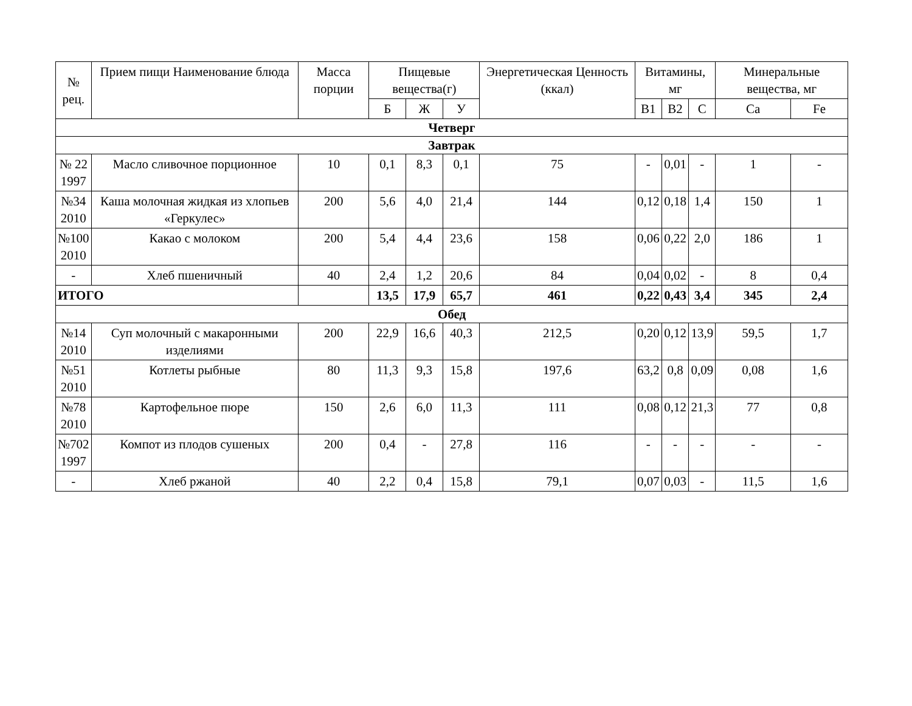| № рец. | Прием пищи Наименование блюда | Масса порции | Пищевые вещества(г) | | | Энергетическая Ценность (ккал) | Витамины, мг | | | Минеральные вещества, мг | |
| --- | --- | --- | --- | --- | --- | --- | --- | --- | --- | --- | --- |
| | | | Б | Ж | У | | В1 | В2 | С | Ca | Fe |
| Четверг | | | | | | | | | | | |
| Завтрак | | | | | | | | | | | |
| № 22 1997 | Масло сливочное порционное | 10 | 0,1 | 8,3 | 0,1 | 75 | - | 0,01 | - | 1 | - |
| №34 2010 | Каша молочная жидкая из хлопьев «Геркулес» | 200 | 5,6 | 4,0 | 21,4 | 144 | 0,12 | 0,18 | 1,4 | 150 | 1 |
| №100 2010 | Какао с молоком | 200 | 5,4 | 4,4 | 23,6 | 158 | 0,06 | 0,22 | 2,0 | 186 | 1 |
| - | Хлеб пшеничный | 40 | 2,4 | 1,2 | 20,6 | 84 | 0,04 | 0,02 | - | 8 | 0,4 |
| ИТОГО | | | 13,5 | 17,9 | 65,7 | 461 | 0,22 | 0,43 | 3,4 | 345 | 2,4 |
| Обед | | | | | | | | | | | |
| №14 2010 | Суп молочный с макаронными изделиями | 200 | 22,9 | 16,6 | 40,3 | 212,5 | 0,20 | 0,12 | 13,9 | 59,5 | 1,7 |
| №51 2010 | Котлеты рыбные | 80 | 11,3 | 9,3 | 15,8 | 197,6 | 63,2 | 0,8 | 0,09 | 0,08 | 1,6 |
| №78 2010 | Картофельное пюре | 150 | 2,6 | 6,0 | 11,3 | 111 | 0,08 | 0,12 | 21,3 | 77 | 0,8 |
| №702 1997 | Компот из плодов сушеных | 200 | 0,4 | - | 27,8 | 116 | - | - | - | - | - |
| - | Хлеб ржаной | 40 | 2,2 | 0,4 | 15,8 | 79,1 | 0,07 | 0,03 | - | 11,5 | 1,6 |